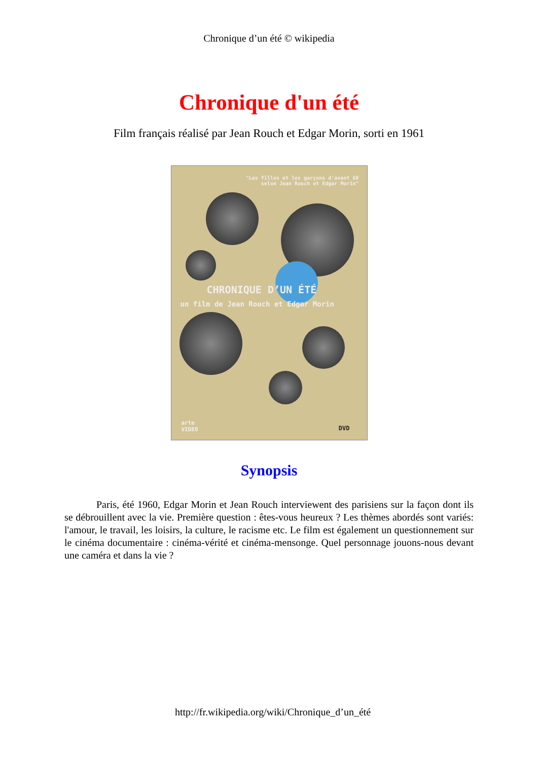Chronique d’un été © wikipedia
Chronique d'un été
Film français réalisé par Jean Rouch et Edgar Morin, sorti en 1961
"Les filles et les garçons d'avant 68
selon Jean Rouch et Edgar Morin"
CHRONIQUE D’UN ÉTÉ
un film de Jean Rouch et Edgar Morin
arte
VIDEO
DVD
Synopsis
Paris, été 1960, Edgar Morin et Jean Rouch interviewent des parisiens sur la façon dont ils se débrouillent avec la vie. Première question : êtes-vous heureux ? Les thèmes abordés sont variés: l'amour, le travail, les loisirs, la culture, le racisme etc. Le film est également un questionnement sur le cinéma documentaire : cinéma-vérité et cinéma-mensonge. Quel personnage jouons-nous devant une caméra et dans la vie ?
http://fr.wikipedia.org/wiki/Chronique_d’un_été